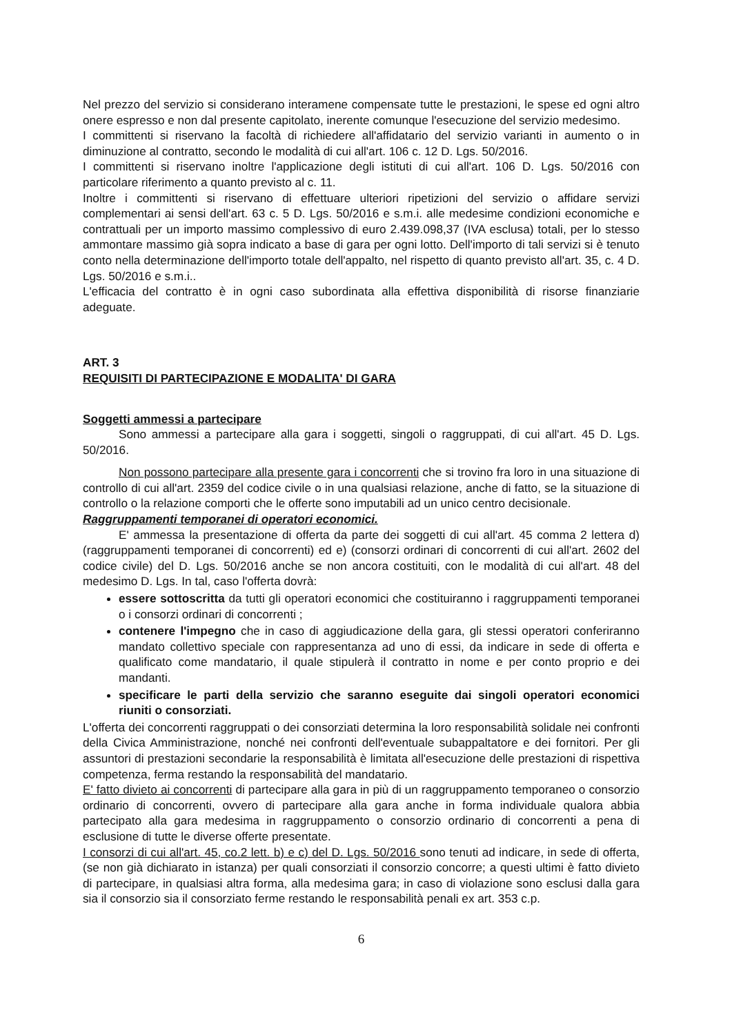Nel prezzo del servizio si considerano interamene compensate tutte le prestazioni, le spese ed ogni altro onere espresso e non dal presente capitolato, inerente comunque l'esecuzione del servizio medesimo.
I committenti si riservano la facoltà di richiedere all'affidatario del servizio varianti in aumento o in diminuzione al contratto, secondo le modalità di cui all'art. 106 c. 12 D. Lgs. 50/2016.
I committenti si riservano inoltre l'applicazione degli istituti di cui all'art. 106 D. Lgs. 50/2016 con particolare riferimento a quanto previsto al c. 11.
Inoltre i committenti si riservano di effettuare ulteriori ripetizioni del servizio o affidare servizi complementari ai sensi dell'art. 63 c. 5 D. Lgs. 50/2016 e s.m.i. alle medesime condizioni economiche e contrattuali per un importo massimo complessivo di euro 2.439.098,37 (IVA esclusa) totali, per lo stesso ammontare massimo già sopra indicato a base di gara per ogni lotto. Dell'importo di tali servizi si è tenuto conto nella determinazione dell'importo totale dell'appalto, nel rispetto di quanto previsto all'art. 35, c. 4 D. Lgs. 50/2016 e s.m.i..
L'efficacia del contratto è in ogni caso subordinata alla effettiva disponibilità di risorse finanziarie adeguate.
ART. 3
REQUISITI DI PARTECIPAZIONE E MODALITA' DI GARA
Soggetti ammessi a partecipare
Sono ammessi a partecipare alla gara i soggetti, singoli o raggruppati, di cui all'art. 45 D. Lgs. 50/2016.
Non possono partecipare alla presente gara i concorrenti che si trovino fra loro in una situazione di controllo di cui all'art. 2359 del codice civile o in una qualsiasi relazione, anche di fatto, se la situazione di controllo o la relazione comporti che le offerte sono imputabili ad un unico centro decisionale.
Raggruppamenti temporanei di operatori economici.
E' ammessa la presentazione di offerta da parte dei soggetti di cui all'art. 45 comma 2 lettera d) (raggruppamenti temporanei di concorrenti) ed e) (consorzi ordinari di concorrenti di cui all'art. 2602 del codice civile) del D. Lgs. 50/2016 anche se non ancora costituiti, con le modalità di cui all'art. 48 del medesimo D. Lgs. In tal, caso l'offerta dovrà:
essere sottoscritta da tutti gli operatori economici che costituiranno i raggruppamenti temporanei o i consorzi ordinari di concorrenti ;
contenere l'impegno che in caso di aggiudicazione della gara, gli stessi operatori conferiranno mandato collettivo speciale con rappresentanza ad uno di essi, da indicare in sede di offerta e qualificato come mandatario, il quale stipulerà il contratto in nome e per conto proprio e dei mandanti.
specificare le parti della servizio che saranno eseguite dai singoli operatori economici riuniti o consorziati.
L'offerta dei concorrenti raggruppati o dei consorziati determina la loro responsabilità solidale nei confronti della Civica Amministrazione, nonché nei confronti dell'eventuale subappaltatore e dei fornitori. Per gli assuntori di prestazioni secondarie la responsabilità è limitata all'esecuzione delle prestazioni di rispettiva competenza, ferma restando la responsabilità del mandatario.
E' fatto divieto ai concorrenti di partecipare alla gara in più di un raggruppamento temporaneo o consorzio ordinario di concorrenti, ovvero di partecipare alla gara anche in forma individuale qualora abbia partecipato alla gara medesima in raggruppamento o consorzio ordinario di concorrenti a pena di esclusione di tutte le diverse offerte presentate.
I consorzi di cui all'art. 45, co.2 lett. b) e c) del D. Lgs. 50/2016 sono tenuti ad indicare, in sede di offerta, (se non già dichiarato in istanza) per quali consorziati il consorzio concorre; a questi ultimi è fatto divieto di partecipare, in qualsiasi altra forma, alla medesima gara; in caso di violazione sono esclusi dalla gara sia il consorzio sia il consorziato ferme restando le responsabilità penali ex art. 353 c.p.
6